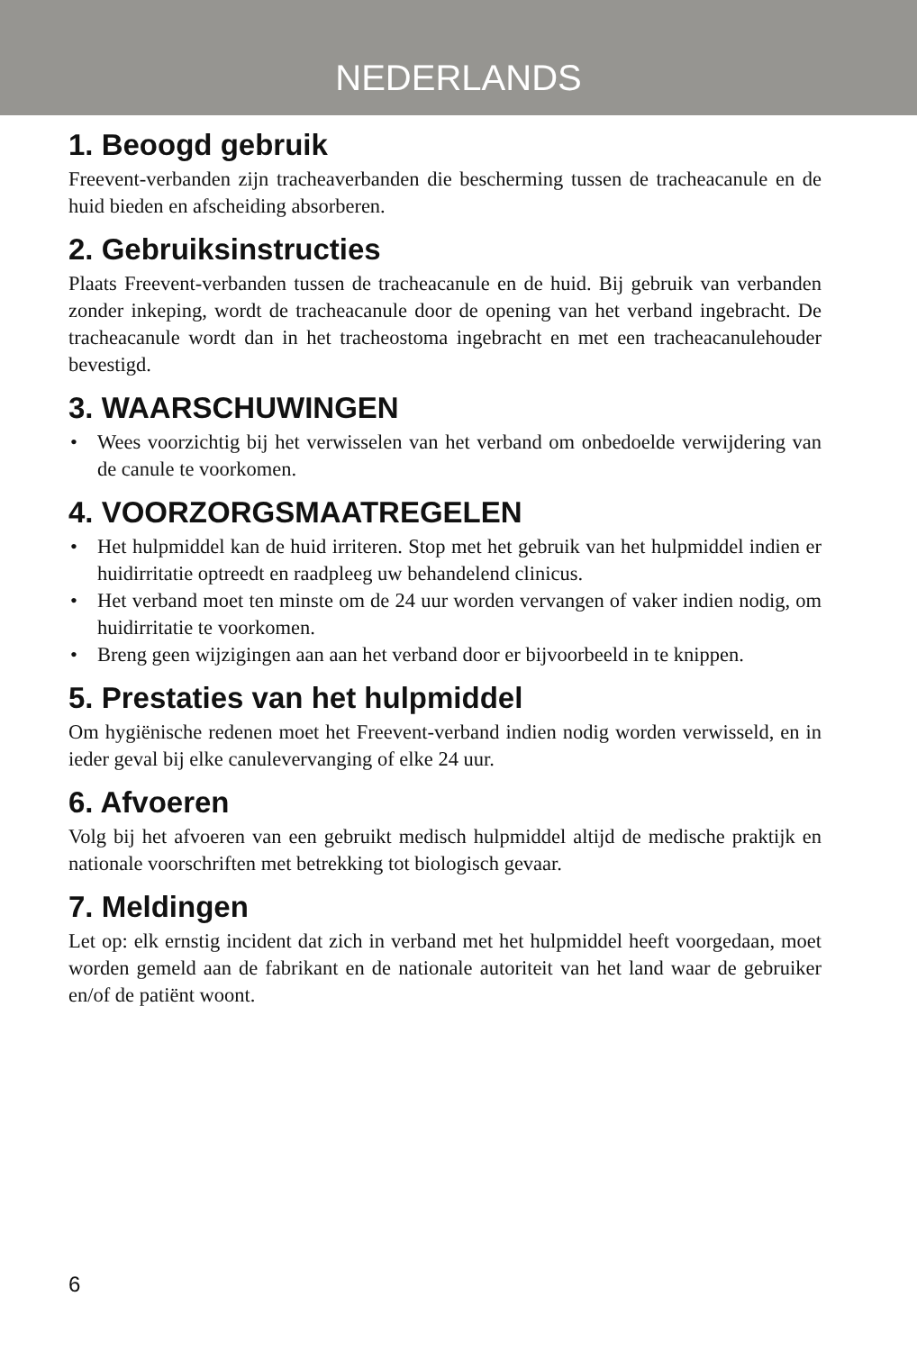NEDERLANDS
1. Beoogd gebruik
Freevent-verbanden zijn tracheaverbanden die bescherming tussen de tracheacanule en de huid bieden en afscheiding absorberen.
2. Gebruiksinstructies
Plaats Freevent-verbanden tussen de tracheacanule en de huid. Bij gebruik van verbanden zonder inkeping, wordt de tracheacanule door de opening van het verband ingebracht. De tracheacanule wordt dan in het tracheostoma ingebracht en met een tracheacanulehouder bevestigd.
3. WAARSCHUWINGEN
• Wees voorzichtig bij het verwisselen van het verband om onbedoelde verwijdering van de canule te voorkomen.
4. VOORZORGSMAATREGELEN
• Het hulpmiddel kan de huid irriteren. Stop met het gebruik van het hulpmiddel indien er huidirritatie optreedt en raadpleeg uw behandelend clinicus.
• Het verband moet ten minste om de 24 uur worden vervangen of vaker indien nodig, om huidirritatie te voorkomen.
• Breng geen wijzigingen aan aan het verband door er bijvoorbeeld in te knippen.
5. Prestaties van het hulpmiddel
Om hygiënische redenen moet het Freevent-verband indien nodig worden verwisseld, en in ieder geval bij elke canulevervanging of elke 24 uur.
6. Afvoeren
Volg bij het afvoeren van een gebruikt medisch hulpmiddel altijd de medische praktijk en nationale voorschriften met betrekking tot biologisch gevaar.
7. Meldingen
Let op: elk ernstig incident dat zich in verband met het hulpmiddel heeft voorgedaan, moet worden gemeld aan de fabrikant en de nationale autoriteit van het land waar de gebruiker en/of de patiënt woont.
6